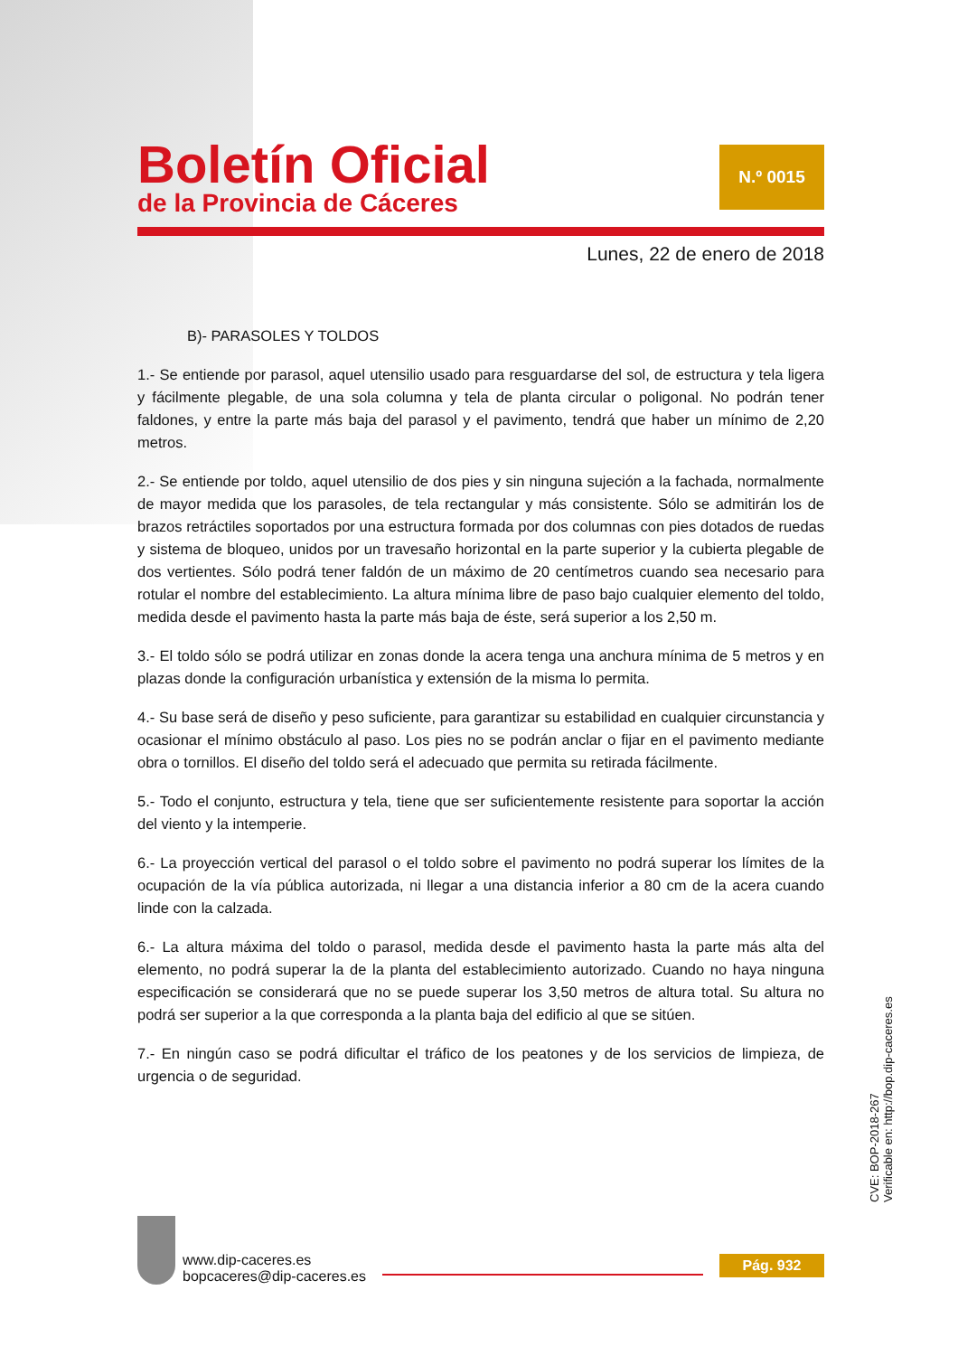Boletín Oficial
de la Provincia de Cáceres
N.º 0015
Lunes, 22 de enero de 2018
B)- PARASOLES Y TOLDOS
1.- Se entiende por parasol, aquel utensilio usado para resguardarse del sol, de estructura y tela ligera y fácilmente plegable, de una sola columna y tela de planta circular o poligonal. No podrán tener faldones, y entre la parte más baja del parasol y el pavimento, tendrá que haber un mínimo de 2,20 metros.
2.- Se entiende por toldo, aquel utensilio de dos pies y sin ninguna sujeción a la fachada, normalmente de mayor medida que los parasoles, de tela rectangular y más consistente. Sólo se admitirán los de brazos retráctiles soportados por una estructura formada por dos columnas con pies dotados de ruedas y sistema de bloqueo, unidos por un travesaño horizontal en la parte superior y la cubierta plegable de dos vertientes. Sólo podrá tener faldón de un máximo de 20 centímetros cuando sea necesario para rotular el nombre del establecimiento. La altura mínima libre de paso bajo cualquier elemento del toldo, medida desde el pavimento hasta la parte más baja de éste, será superior a los 2,50 m.
3.- El toldo sólo se podrá utilizar en zonas donde la acera tenga una anchura mínima de 5 metros y en plazas donde la configuración urbanística y extensión de la misma lo permita.
4.- Su base será de diseño y peso suficiente, para garantizar su estabilidad en cualquier circunstancia y ocasionar el mínimo obstáculo al paso. Los pies no se podrán anclar o fijar en el pavimento mediante obra o tornillos. El diseño del toldo será el adecuado que permita su retirada fácilmente.
5.- Todo el conjunto, estructura y tela, tiene que ser suficientemente resistente para soportar la acción del viento y la intemperie.
6.- La proyección vertical del parasol o el toldo sobre el pavimento no podrá superar los límites de la ocupación de la vía pública autorizada, ni llegar a una distancia inferior a 80 cm de la acera cuando linde con la calzada.
6.- La altura máxima del toldo o parasol, medida desde el pavimento hasta la parte más alta del elemento, no podrá superar la de la planta del establecimiento autorizado. Cuando no haya ninguna especificación se considerará que no se puede superar los 3,50 metros de altura total. Su altura no podrá ser superior a la que corresponda a la planta baja del edificio al que se sitúen.
7.- En ningún caso se podrá dificultar el tráfico de los peatones y de los servicios de limpieza, de urgencia o de seguridad.
CVE: BOP-2018-267
Verificable en: http://bop.dip-caceres.es
www.dip-caceres.es
bopcaceres@dip-caceres.es
Pág. 932